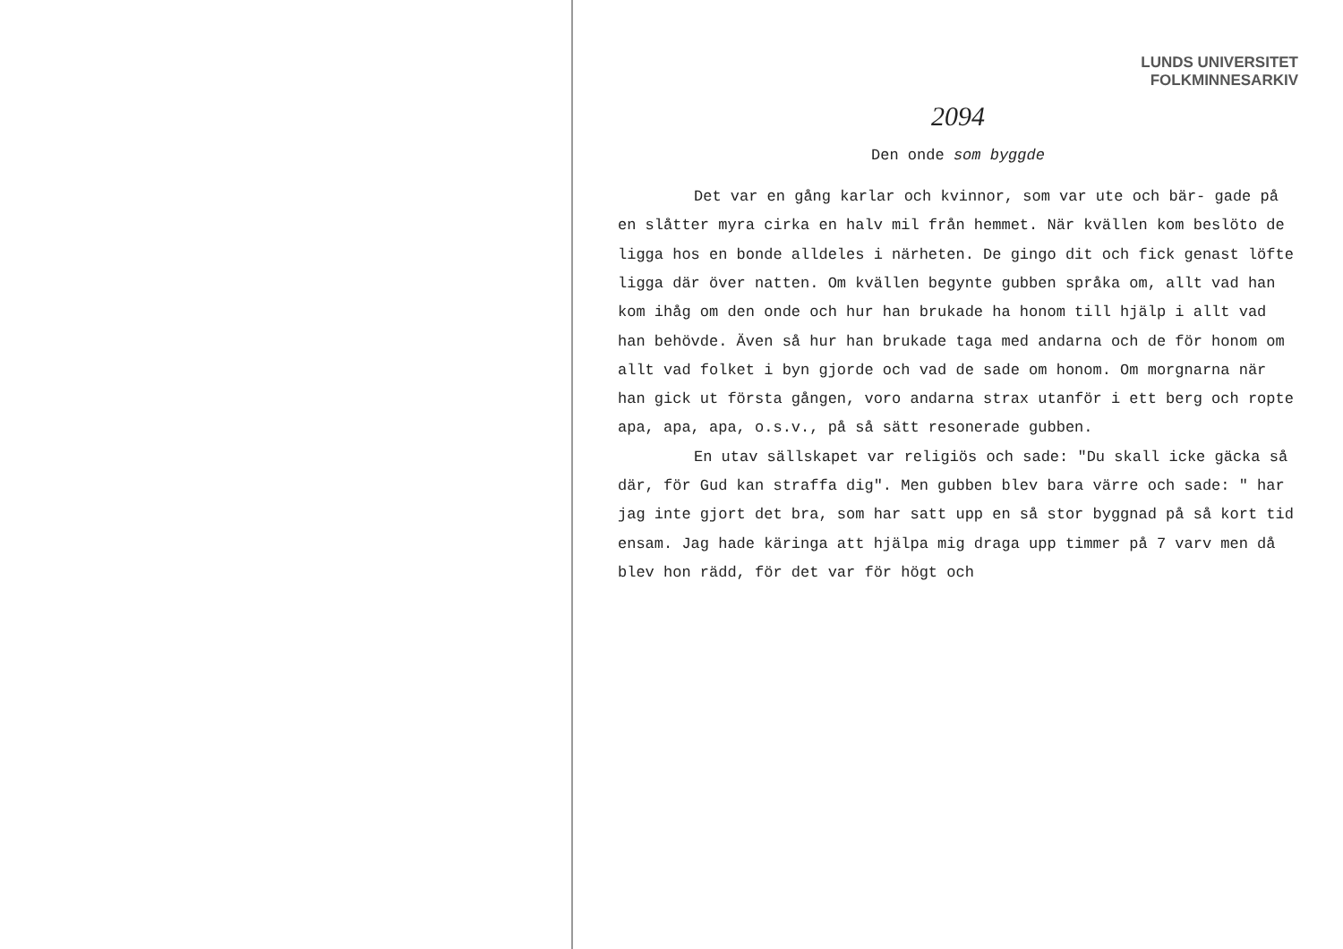LUNDS UNIVERSITET
FOLKMINNESARKIV
2094
Den onde som byggde
Det var en gång karlar och kvinnor, som var ute och bär- gade på en slåtter myra cirka en halv mil från hemmet. När kvällen kom beslöto de ligga hos en bonde alldeles i närheten. De gingo dit och fick genast löfte ligga där över natten. Om kvällen begynte gubben språka om, allt vad han kom ihåg om den onde och hur han brukade ha honom till hjälp i allt vad han behövde. Även så hur han brukade taga med andarna och de för honom om allt vad folket i byn gjorde och vad de sade om honom. Om morgnarna när han gick ut första gången, voro andarna strax utanför i ett berg och ropte apa, apa, apa, o.s.v., på så sätt resonerade gubben.
En utav sällskapet var religiös och sade: "Du skall icke gäcka så där, för Gud kan straffa dig". Men gubben blev bara värre och sade: " har jag inte gjort det bra, som har satt upp en så stor byggnad på så kort tid ensam. Jag hade käringa att hjälpa mig draga upp timmer på 7 varv men då blev hon rädd, för det var för högt och